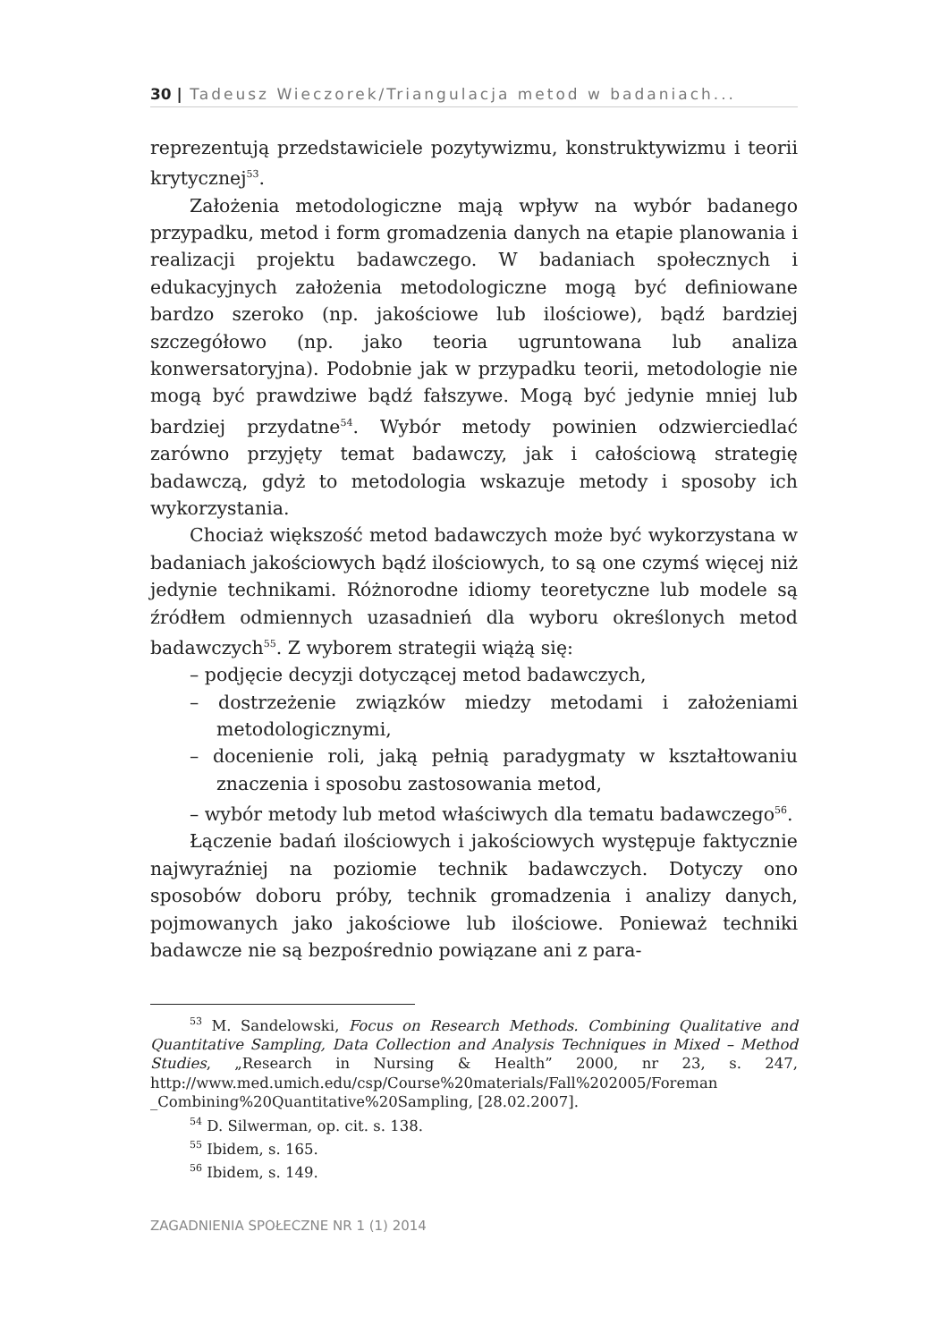30 | Tadeusz Wieczorek/Triangulacja metod w badaniach...
reprezentują przedstawiciele pozytywizmu, konstruktywizmu i teorii krytycznej<sup>53</sup>.
Założenia metodologiczne mają wpływ na wybór badanego przypadku, metod i form gromadzenia danych na etapie planowania i realizacji projektu badawczego. W badaniach społecznych i edukacyjnych założenia metodologiczne mogą być definiowane bardzo szeroko (np. jakościowe lub ilościowe), bądź bardziej szczegółowo (np. jako teoria ugruntowana lub analiza konwersatoryjna). Podobnie jak w przypadku teorii, metodologie nie mogą być prawdziwe bądź fałszywe. Mogą być jedynie mniej lub bardziej przydatne<sup>54</sup>. Wybór metody powinien odzwierciedlać zarówno przyjęty temat badawczy, jak i całościową strategię badawczą, gdyż to metodologia wskazuje metody i sposoby ich wykorzystania.
Chociaż większość metod badawczych może być wykorzystana w badaniach jakościowych bądź ilościowych, to są one czymś więcej niż jedynie technikami. Różnorodne idiomy teoretyczne lub modele są źródłem odmiennych uzasadnień dla wyboru określonych metod badawczych<sup>55</sup>. Z wyborem strategii wiążą się:
– podjęcie decyzji dotyczącej metod badawczych,
– dostrzeżenie związków miedzy metodami i założeniami metodologicznymi,
– docenienie roli, jaką pełnią paradygmaty w kształtowaniu znaczenia i sposobu zastosowania metod,
– wybór metody lub metod właściwych dla tematu badawczego<sup>56</sup>.
Łączenie badań ilościowych i jakościowych występuje faktycznie najwyraźniej na poziomie technik badawczych. Dotyczy ono sposobów doboru próby, technik gromadzenia i analizy danych, pojmowanych jako jakościowe lub ilościowe. Ponieważ techniki badawcze nie są bezpośrednio powiązane ani z para-
<sup>53</sup> M. Sandelowski, Focus on Research Methods. Combining Qualitative and Quantitative Sampling, Data Collection and Analysis Techniques in Mixed – Method Studies, „Research in Nursing & Health” 2000, nr 23, s. 247, http://www.med.umich.edu/csp/Course%20materials/Fall%202005/Foreman _Combining%20Quantitative%20Sampling, [28.02.2007].
<sup>54</sup> D. Silwerman, op. cit. s. 138.
<sup>55</sup> Ibidem, s. 165.
<sup>56</sup> Ibidem, s. 149.
ZAGADNIENIA SPOŁECZNE NR 1 (1) 2014